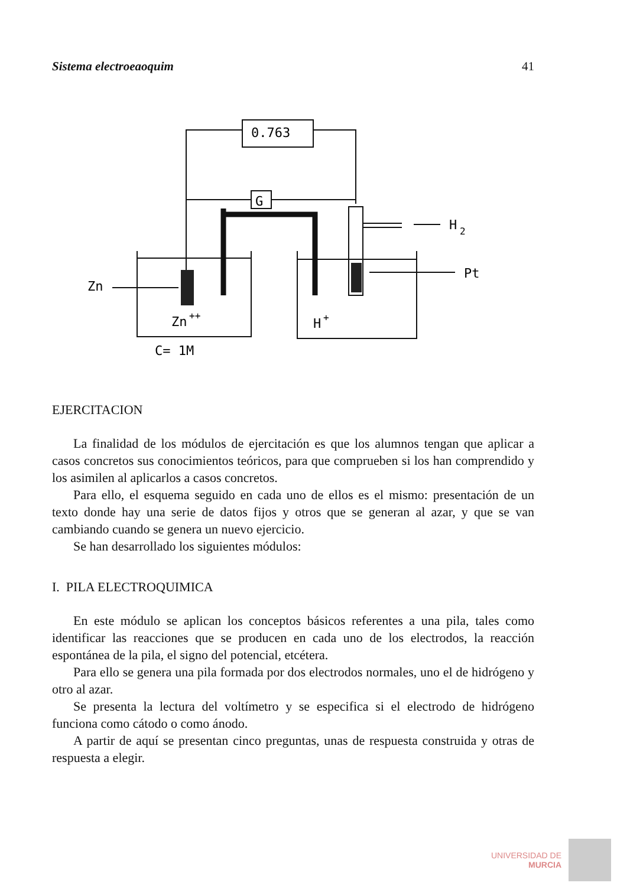Sistema electroeaoquim 41
0.763
G
H
2
Pt
Zn
Zn
++
H
+
C= 1M
EJERCITACION
La finalidad de los módulos de ejercitación es que los alumnos tengan que aplicar a casos concretos sus conocimientos teóricos, para que comprueben si los han comprendido y los asimilen al aplicarlos a casos concretos.
Para ello, el esquema seguido en cada uno de ellos es el mismo: presentación de un texto donde hay una serie de datos fijos y otros que se generan al azar, y que se van cambiando cuando se genera un nuevo ejercicio.
Se han desarrollado los siguientes módulos:
I. PILA ELECTROQUIMICA
En este módulo se aplican los conceptos básicos referentes a una pila, tales como identificar las reacciones que se producen en cada uno de los electrodos, la reacción espontánea de la pila, el signo del potencial, etcétera.
Para ello se genera una pila formada por dos electrodos normales, uno el de hidrógeno y otro al azar.
Se presenta la lectura del voltímetro y se especifica si el electrodo de hidrógeno funciona como cátodo o como ánodo.
A partir de aquí se presentan cinco preguntas, unas de respuesta construida y otras de respuesta a elegir.
UNIVERSIDAD DE
MURCIA